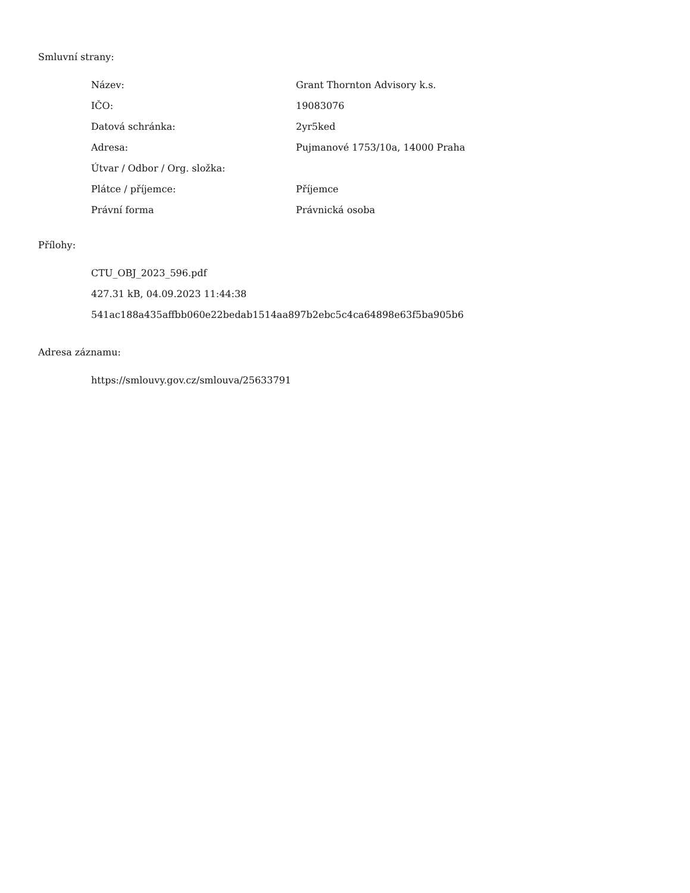Smluvní strany:
| Název: | Grant Thornton Advisory k.s. |
| IČO: | 19083076 |
| Datová schránka: | 2yr5ked |
| Adresa: | Pujmanové 1753/10a, 14000 Praha |
| Útvar / Odbor / Org. složka: | |
| Plátce / příjemce: | Příjemce |
| Právní forma | Právnická osoba |
Přílohy:
CTU_OBJ_2023_596.pdf
427.31 kB, 04.09.2023 11:44:38
541ac188a435affbb060e22bedab1514aa897b2ebc5c4ca64898e63f5ba905b6
Adresa záznamu:
https://smlouvy.gov.cz/smlouva/25633791